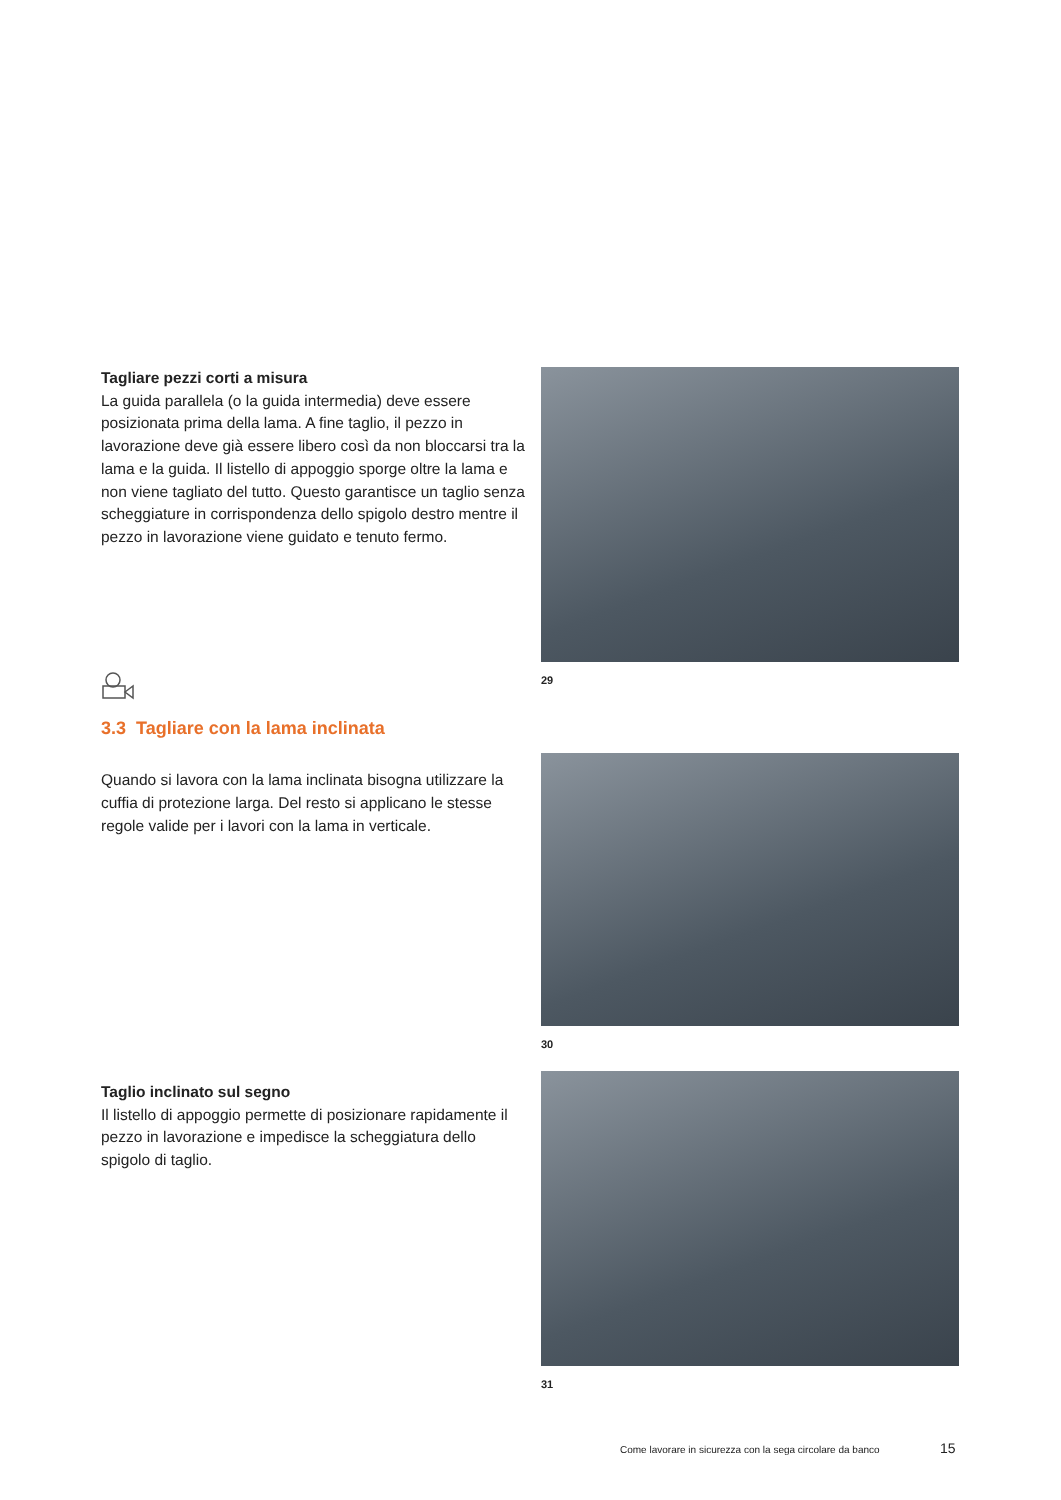Tagliare pezzi corti a misura
La guida parallela (o la guida intermedia) deve essere posizionata prima della lama. A fine taglio, il pezzo in lavorazione deve già essere libero così da non bloccarsi tra la lama e la guida. Il listello di appoggio sporge oltre la lama e non viene tagliato del tutto. Questo garantisce un taglio senza scheggiature in corrispondenza dello spigolo destro mentre il pezzo in lavorazione viene guidato e tenuto fermo.
29
3.3 Tagliare con la lama inclinata
Quando si lavora con la lama inclinata bisogna utilizzare la cuffia di protezione larga. Del resto si applicano le stesse regole valide per i lavori con la lama in verticale.
30
Taglio inclinato sul segno
Il listello di appoggio permette di posizionare rapidamente il pezzo in lavorazione e impedisce la scheggiatura dello spigolo di taglio.
31
Come lavorare in sicurezza con la sega circolare da banco
15